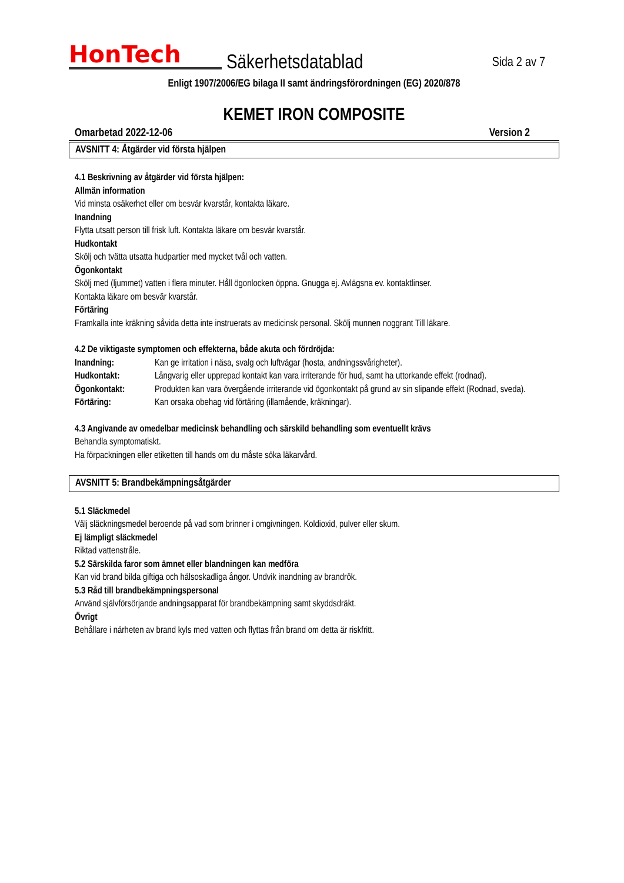HonTech
Säkerhetsdatablad
Sida 2 av 7
Enligt 1907/2006/EG bilaga II samt ändringsförordningen (EG) 2020/878
KEMET IRON COMPOSITE
Omarbetad 2022-12-06 Version 2
AVSNITT 4: Åtgärder vid första hjälpen
4.1 Beskrivning av åtgärder vid första hjälpen:
Allmän information
Vid minsta osäkerhet eller om besvär kvarstår, kontakta läkare.
Inandning
Flytta utsatt person till frisk luft. Kontakta läkare om besvär kvarstår.
Hudkontakt
Skölj och tvätta utsatta hudpartier med mycket tvål och vatten.
Ögonkontakt
Skölj med (ljummet) vatten i flera minuter. Håll ögonlocken öppna. Gnugga ej. Avlägsna ev. kontaktlinser.
Kontakta läkare om besvär kvarstår.
Förtäring
Framkalla inte kräkning såvida detta inte instruerats av medicinsk personal. Skölj munnen noggrant Till läkare.
4.2 De viktigaste symptomen och effekterna, både akuta och fördröjda:
| Inandning: | Kan ge irritation i näsa, svalg och luftvägar (hosta, andningssvårigheter). |
| Hudkontakt: | Långvarig eller upprepad kontakt kan vara irriterande för hud, samt ha uttorkande effekt (rodnad). |
| Ögonkontakt: | Produkten kan vara övergående irriterande vid ögonkontakt på grund av sin slipande effekt (Rodnad, sveda). |
| Förtäring: | Kan orsaka obehag vid förtäring (illamående, kräkningar). |
4.3 Angivande av omedelbar medicinsk behandling och särskild behandling som eventuellt krävs
Behandla symptomatiskt.
Ha förpackningen eller etiketten till hands om du måste söka läkarvård.
AVSNITT 5: Brandbekämpningsåtgärder
5.1 Släckmedel
Välj släckningsmedel beroende på vad som brinner i omgivningen. Koldioxid, pulver eller skum.
Ej lämpligt släckmedel
Riktad vattenstråle.
5.2 Särskilda faror som ämnet eller blandningen kan medföra
Kan vid brand bilda giftiga och hälsoskadliga ångor. Undvik inandning av brandrök.
5.3 Råd till brandbekämpningspersonal
Använd självförsörjande andningsapparat för brandbekämpning samt skyddsdräkt.
Övrigt
Behållare i närheten av brand kyls med vatten och flyttas från brand om detta är riskfritt.